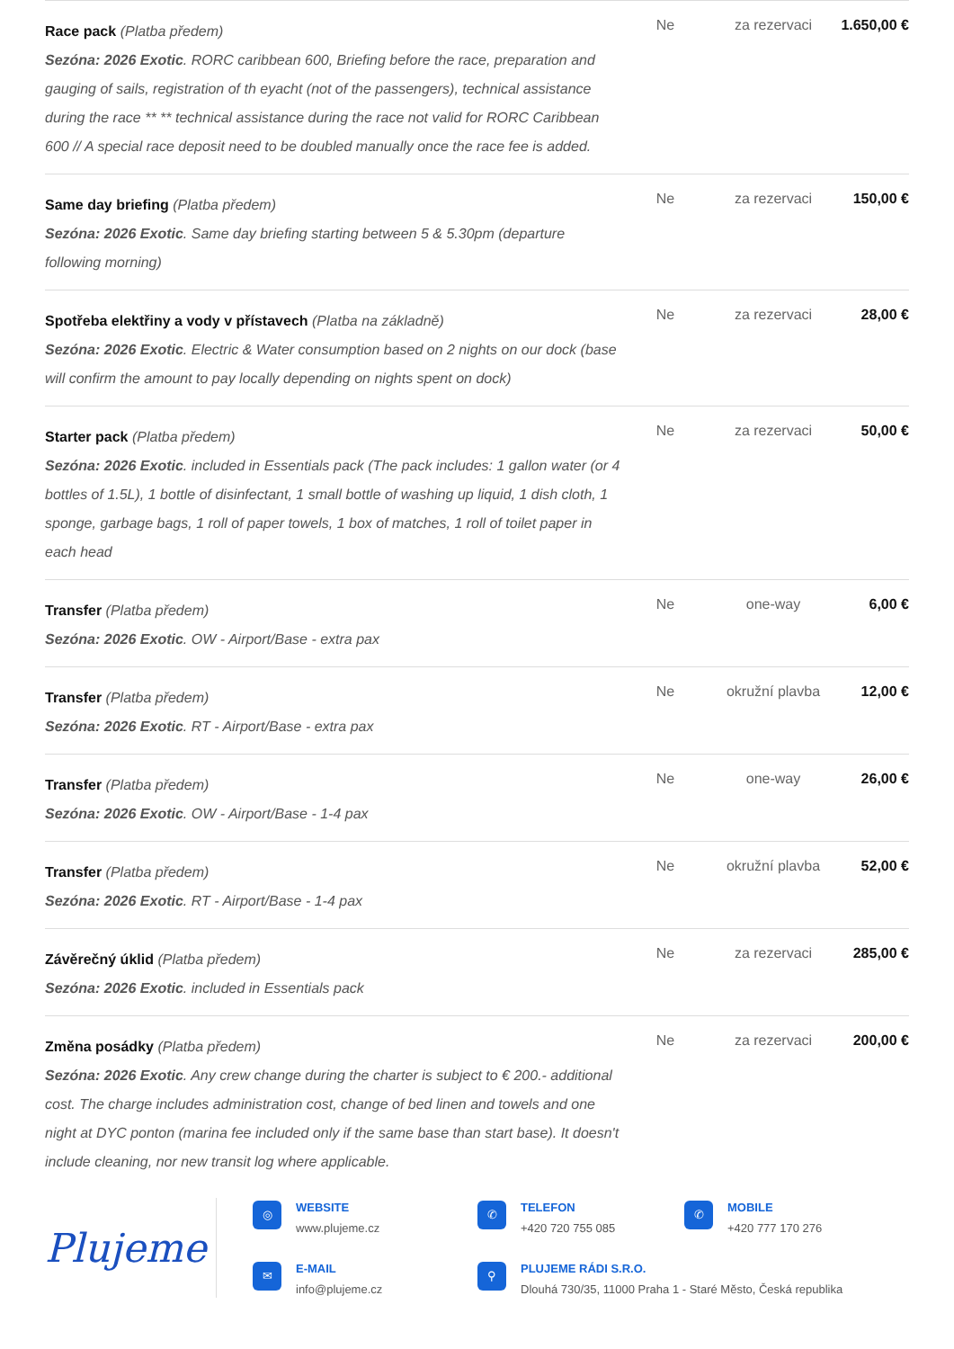| Race pack (Platba předem) Sezóna: 2026 Exotic . RORC caribbean 600, Briefing before the race, preparation and gauging of sails, registration of th eyacht (not of the passengers), technical assistance during the race ** ** technical assistance during the race not valid for RORC Caribbean 600 // A special race deposit need to be doubled manually once the race fee is added. | Ne | za rezervaci | 1.650,00 € |
| Same day briefing (Platba předem) Sezóna: 2026 Exotic . Same day briefing starting between 5 & 5.30pm (departure following morning) | Ne | za rezervaci | 150,00 € |
| Spotřeba elektřiny a vody v přístavech (Platba na základně) Sezóna: 2026 Exotic . Electric & Water consumption based on 2 nights on our dock (base will confirm the amount to pay locally depending on nights spent on dock) | Ne | za rezervaci | 28,00 € |
| Starter pack (Platba předem) Sezóna: 2026 Exotic . included in Essentials pack (The pack includes: 1 gallon water (or 4 bottles of 1.5L), 1 bottle of disinfectant, 1 small bottle of washing up liquid, 1 dish cloth, 1 sponge, garbage bags, 1 roll of paper towels, 1 box of matches, 1 roll of toilet paper in each head | Ne | za rezervaci | 50,00 € |
| Transfer (Platba předem) Sezóna: 2026 Exotic . OW - Airport/Base - extra pax | Ne | one-way | 6,00 € |
| Transfer (Platba předem) Sezóna: 2026 Exotic . RT - Airport/Base - extra pax | Ne | okružní plavba | 12,00 € |
| Transfer (Platba předem) Sezóna: 2026 Exotic . OW - Airport/Base - 1-4 pax | Ne | one-way | 26,00 € |
| Transfer (Platba předem) Sezóna: 2026 Exotic . RT - Airport/Base - 1-4 pax | Ne | okružní plavba | 52,00 € |
| Závěrečný úklid (Platba předem) Sezóna: 2026 Exotic . included in Essentials pack | Ne | za rezervaci | 285,00 € |
| Změna posádky (Platba předem) Sezóna: 2026 Exotic . Any crew change during the charter is subject to € 200.- additional cost. The charge includes administration cost, change of bed linen and towels and one night at DYC ponton (marina fee included only if the same base than start base). It doesn't include cleaning, nor new transit log where applicable. | Ne | za rezervaci | 200,00 € |
Plujeme
◎
WEBSITE
www.plujeme.cz
✆
TELEFON
+420 720 755 085
✆
MOBILE
+420 777 170 276
✉
E-MAIL
info@plujeme.cz
⚲
PLUJEME RÁDI S.R.O.
Dlouhá 730/35, 11000 Praha 1 - Staré Město, Česká republika